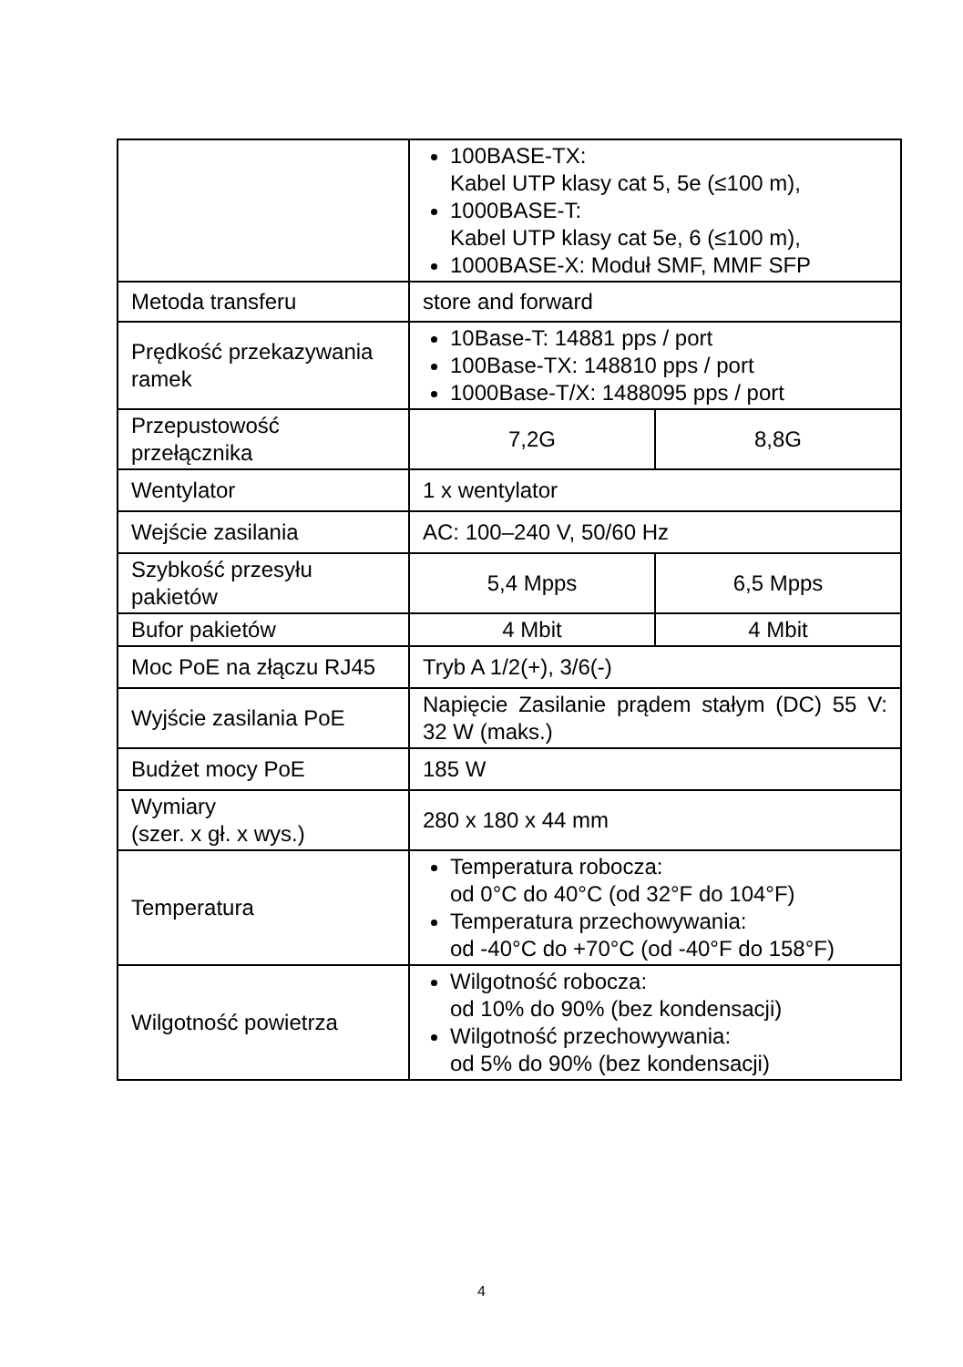| | 100BASE-TX: Kabel UTP klasy cat 5, 5e (≤100 m), 1000BASE-T: Kabel UTP klasy cat 5e, 6 (≤100 m), 1000BASE-X: Moduł SMF, MMF SFP | |
| Metoda transferu | store and forward | |
| Prędkość przekazywania ramek | 10Base-T: 14881 pps / port 100Base-TX: 148810 pps / port 1000Base-T/X: 1488095 pps / port | |
| Przepustowość przełącznika | 7,2G | 8,8G |
| Wentylator | 1 x wentylator | |
| Wejście zasilania | AC: 100–240 V, 50/60 Hz | |
| Szybkość przesyłu pakietów | 5,4 Mpps | 6,5 Mpps |
| Bufor pakietów | 4 Mbit | 4 Mbit |
| Moc PoE na złączu RJ45 | Tryb A 1/2(+), 3/6(-) | |
| Wyjście zasilania PoE | Napięcie Zasilanie prądem stałym (DC) 55 V: 32 W (maks.) | |
| Budżet mocy PoE | 185 W | |
| Wymiary (szer. x gł. x wys.) | 280 x 180 x 44 mm | |
| Temperatura | Temperatura robocza: od 0°C do 40°C (od 32°F do 104°F) Temperatura przechowywania: od -40°C do +70°C (od -40°F do 158°F) | |
| Wilgotność powietrza | Wilgotność robocza: od 10% do 90% (bez kondensacji) Wilgotność przechowywania: od 5% do 90% (bez kondensacji) | |
4